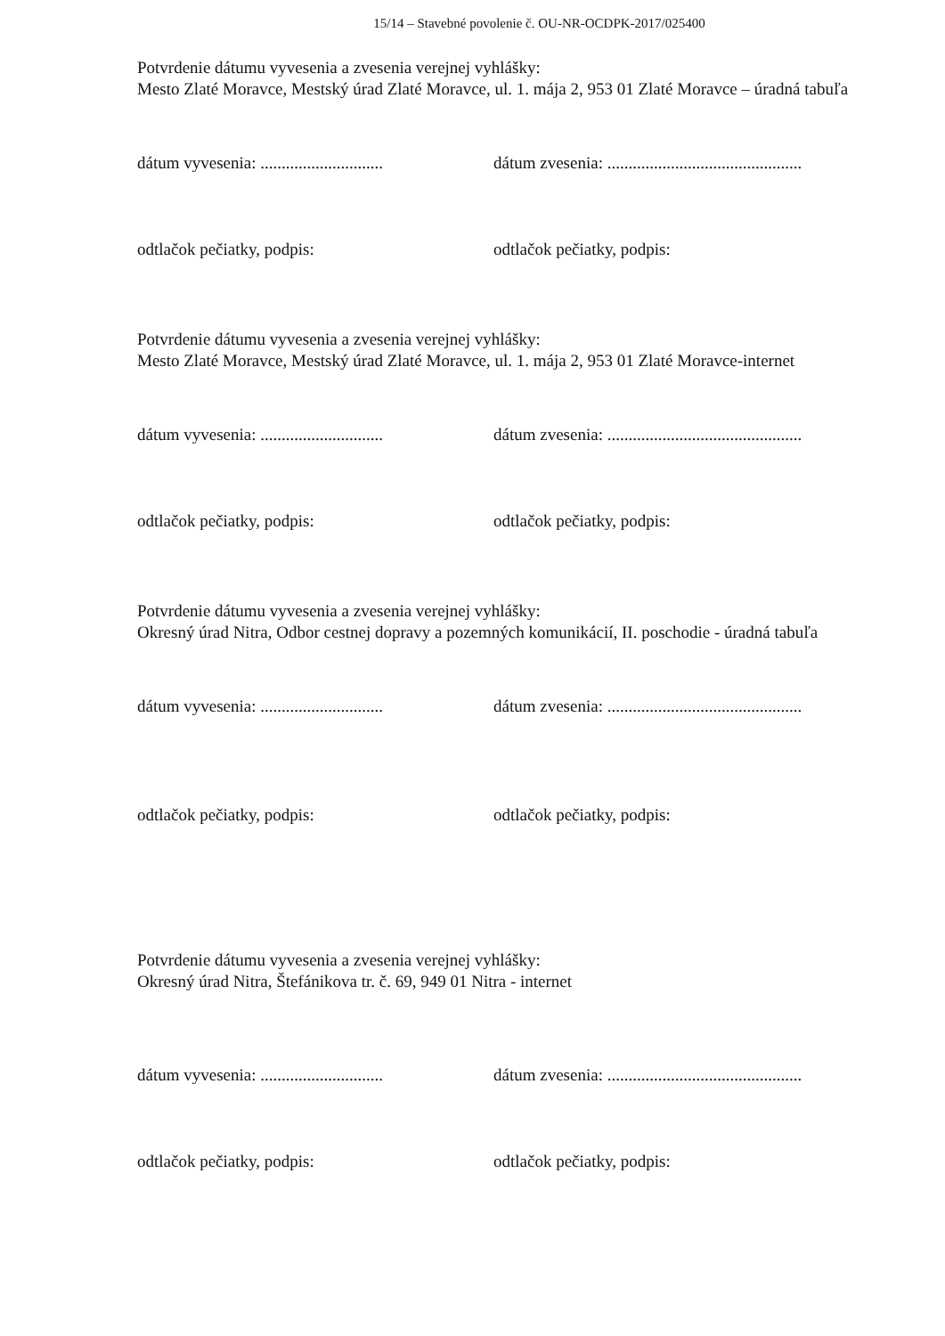15/14 – Stavebné povolenie č. OU-NR-OCDPK-2017/025400
Potvrdenie dátumu vyvesenia a zvesenia verejnej vyhlášky:
Mesto Zlaté Moravce, Mestský úrad Zlaté Moravce, ul. 1. mája 2, 953 01 Zlaté Moravce – úradná tabuľa
dátum vyvesenia: ............................. dátum zvesenia: ..............................................
odtlačok pečiatky, podpis: odtlačok pečiatky, podpis:
Potvrdenie dátumu vyvesenia a zvesenia verejnej vyhlášky:
Mesto Zlaté Moravce, Mestský úrad Zlaté Moravce, ul. 1. mája 2, 953 01 Zlaté Moravce-internet
dátum vyvesenia: ............................. dátum zvesenia: ..............................................
odtlačok pečiatky, podpis: odtlačok pečiatky, podpis:
Potvrdenie dátumu vyvesenia a zvesenia verejnej vyhlášky:
Okresný úrad Nitra, Odbor cestnej dopravy a pozemných komunikácií, II. poschodie - úradná tabuľa
dátum vyvesenia: ............................. dátum zvesenia: ..............................................
odtlačok pečiatky, podpis: odtlačok pečiatky, podpis:
Potvrdenie dátumu vyvesenia a zvesenia verejnej vyhlášky:
Okresný úrad Nitra, Štefánikova tr. č. 69, 949 01 Nitra - internet
dátum vyvesenia: ............................. dátum zvesenia: ..............................................
odtlačok pečiatky, podpis: odtlačok pečiatky, podpis: